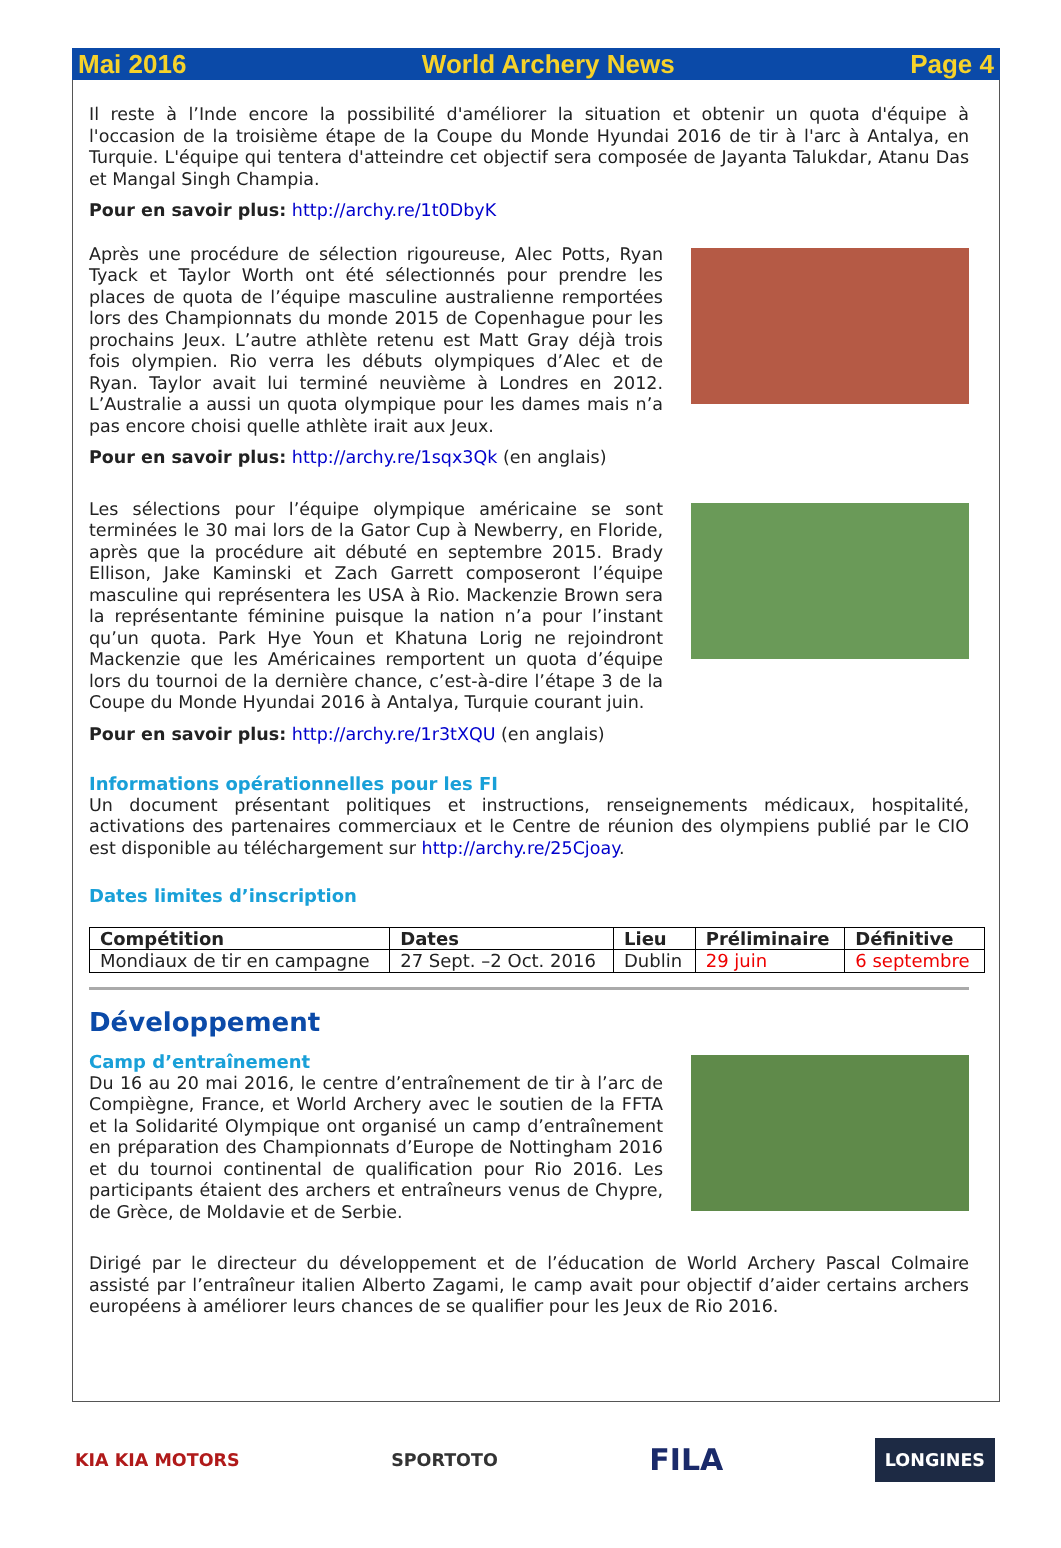Mai 2016 World Archery News Page 4
Il reste à l’Inde encore la possibilité d'améliorer la situation et obtenir un quota d'équipe à l'occasion de la troisième étape de la Coupe du Monde Hyundai 2016 de tir à l'arc à Antalya, en Turquie. L'équipe qui tentera d'atteindre cet objectif sera composée de Jayanta Talukdar, Atanu Das et Mangal Singh Champia.
Pour en savoir plus: http://archy.re/1t0DbyK
Après une procédure de sélection rigoureuse, Alec Potts, Ryan Tyack et Taylor Worth ont été sélectionnés pour prendre les places de quota de l’équipe masculine australienne remportées lors des Championnats du monde 2015 de Copenhague pour les prochains Jeux. L’autre athlète retenu est Matt Gray déjà trois fois olympien. Rio verra les débuts olympiques d’Alec et de Ryan. Taylor avait lui terminé neuvième à Londres en 2012. L’Australie a aussi un quota olympique pour les dames mais n’a pas encore choisi quelle athlète irait aux Jeux.
Pour en savoir plus: http://archy.re/1sqx3Qk (en anglais)
Les sélections pour l’équipe olympique américaine se sont terminées le 30 mai lors de la Gator Cup à Newberry, en Floride, après que la procédure ait débuté en septembre 2015. Brady Ellison, Jake Kaminski et Zach Garrett composeront l’équipe masculine qui représentera les USA à Rio. Mackenzie Brown sera la représentante féminine puisque la nation n’a pour l’instant qu’un quota. Park Hye Youn et Khatuna Lorig ne rejoindront Mackenzie que les Américaines remportent un quota d’équipe lors du tournoi de la dernière chance, c’est-à-dire l’étape 3 de la Coupe du Monde Hyundai 2016 à Antalya, Turquie courant juin.
Pour en savoir plus: http://archy.re/1r3tXQU (en anglais)
Informations opérationnelles pour les FI
Un document présentant politiques et instructions, renseignements médicaux, hospitalité, activations des partenaires commerciaux et le Centre de réunion des olympiens publié par le CIO est disponible au téléchargement sur http://archy.re/25Cjoay.
Dates limites d’inscription
| Compétition | Dates | Lieu | Préliminaire | Définitive |
| --- | --- | --- | --- | --- |
| Mondiaux de tir en campagne | 27 Sept. –2 Oct. 2016 | Dublin | 29 juin | 6 septembre |
Développement
Camp d’entraînement
Du 16 au 20 mai 2016, le centre d’entraînement de tir à l’arc de Compiègne, France, et World Archery avec le soutien de la FFTA et la Solidarité Olympique ont organisé un camp d’entraînement en préparation des Championnats d’Europe de Nottingham 2016 et du tournoi continental de qualification pour Rio 2016. Les participants étaient des archers et entraîneurs venus de Chypre, de Grèce, de Moldavie et de Serbie.
Dirigé par le directeur du développement et de l’éducation de World Archery Pascal Colmaire assisté par l’entraîneur italien Alberto Zagami, le camp avait pour objectif d’aider certains archers européens à améliorer leurs chances de se qualifier pour les Jeux de Rio 2016.
KIA KIA MOTORS SPORTOTO FILA LONGINES